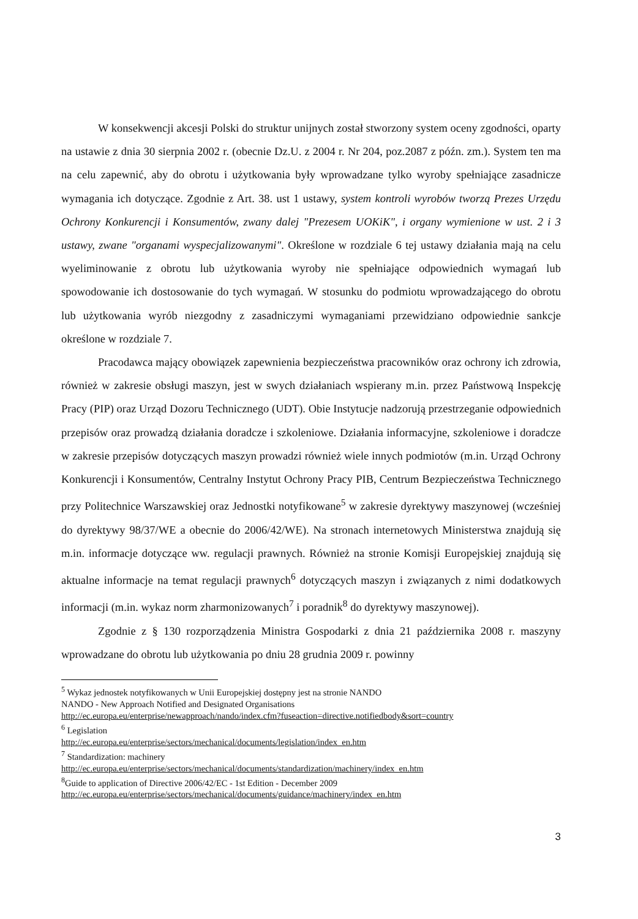W konsekwencji akcesji Polski do struktur unijnych został stworzony system oceny zgodności, oparty na ustawie z dnia 30 sierpnia 2002 r. (obecnie Dz.U. z 2004 r. Nr 204, poz.2087 z późn. zm.). System ten ma na celu zapewnić, aby do obrotu i użytkowania były wprowadzane tylko wyroby spełniające zasadnicze wymagania ich dotyczące. Zgodnie z Art. 38. ust 1 ustawy, system kontroli wyrobów tworzą Prezes Urzędu Ochrony Konkurencji i Konsumentów, zwany dalej "Prezesem UOKiK", i organy wymienione w ust. 2 i 3 ustawy, zwane "organami wyspecjalizowanymi". Określone w rozdziale 6 tej ustawy działania mają na celu wyeliminowanie z obrotu lub użytkowania wyroby nie spełniające odpowiednich wymagań lub spowodowanie ich dostosowanie do tych wymagań. W stosunku do podmiotu wprowadzającego do obrotu lub użytkowania wyrób niezgodny z zasadniczymi wymaganiami przewidziano odpowiednie sankcje określone w rozdziale 7.
Pracodawca mający obowiązek zapewnienia bezpieczeństwa pracowników oraz ochrony ich zdrowia, również w zakresie obsługi maszyn, jest w swych działaniach wspierany m.in. przez Państwową Inspekcję Pracy (PIP) oraz Urząd Dozoru Technicznego (UDT). Obie Instytucje nadzorują przestrzeganie odpowiednich przepisów oraz prowadzą działania doradcze i szkoleniowe. Działania informacyjne, szkoleniowe i doradcze w zakresie przepisów dotyczących maszyn prowadzi również wiele innych podmiotów (m.in. Urząd Ochrony Konkurencji i Konsumentów, Centralny Instytut Ochrony Pracy PIB, Centrum Bezpieczeństwa Technicznego przy Politechnice Warszawskiej oraz Jednostki notyfikowane<sup>5</sup> w zakresie dyrektywy maszynowej (wcześniej do dyrektywy 98/37/WE a obecnie do 2006/42/WE). Na stronach internetowych Ministerstwa znajdują się m.in. informacje dotyczące ww. regulacji prawnych. Również na stronie Komisji Europejskiej znajdują się aktualne informacje na temat regulacji prawnych<sup>6</sup> dotyczących maszyn i związanych z nimi dodatkowych informacji (m.in. wykaz norm zharmonizowanych<sup>7</sup> i poradnik<sup>8</sup> do dyrektywy maszynowej).
Zgodnie z § 130 rozporządzenia Ministra Gospodarki z dnia 21 października 2008 r. maszyny wprowadzane do obrotu lub użytkowania po dniu 28 grudnia 2009 r. powinny
<sup>5</sup> Wykaz jednostek notyfikowanych w Unii Europejskiej dostępny jest na stronie NANDO
NANDO - New Approach Notified and Designated Organisations
http://ec.europa.eu/enterprise/newapproach/nando/index.cfm?fuseaction=directive.notifiedbody&sort=country
<sup>6</sup> Legislation
http://ec.europa.eu/enterprise/sectors/mechanical/documents/legislation/index_en.htm
<sup>7</sup> Standardization: machinery
http://ec.europa.eu/enterprise/sectors/mechanical/documents/standardization/machinery/index_en.htm
<sup>8</sup> Guide to application of Directive 2006/42/EC - 1st Edition - December 2009
http://ec.europa.eu/enterprise/sectors/mechanical/documents/guidance/machinery/index_en.htm
3